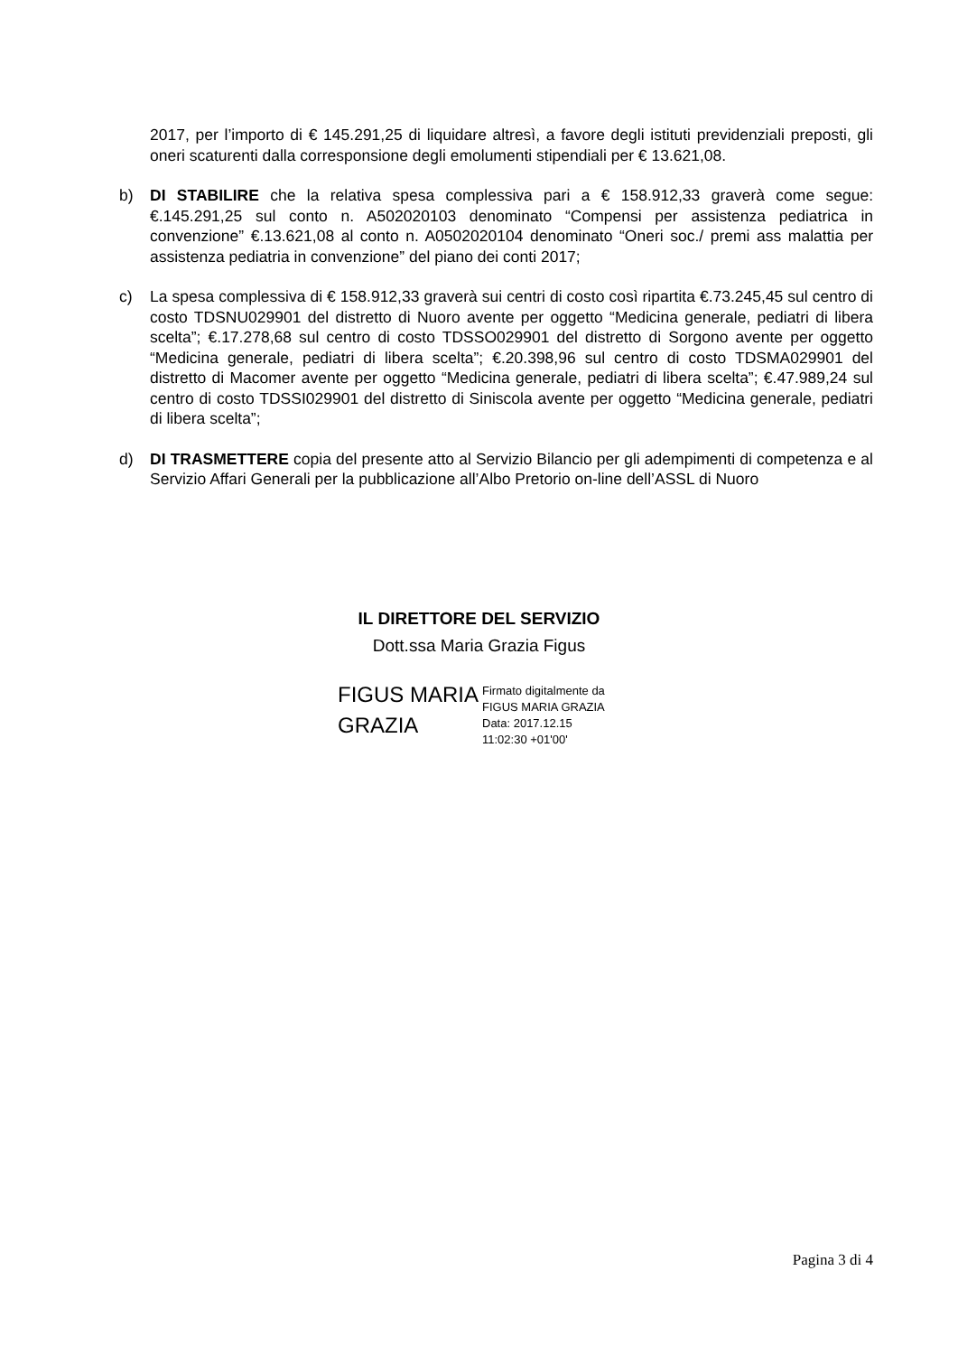2017, per l’importo di € 145.291,25 di liquidare altresì, a favore degli istituti previdenziali preposti, gli oneri scaturenti dalla corresponsione degli emolumenti stipendiali per € 13.621,08.
b) DI STABILIRE che la relativa spesa complessiva pari a € 158.912,33 graverà come segue: €.145.291,25 sul conto n. A502020103 denominato “Compensi per assistenza pediatrica in convenzione” €.13.621,08 al conto n. A0502020104 denominato “Oneri soc./ premi ass malattia per assistenza pediatria in convenzione” del piano dei conti 2017;
c) La spesa complessiva di € 158.912,33 graverà sui centri di costo così ripartita €.73.245,45 sul centro di costo TDSNU029901 del distretto di Nuoro avente per oggetto “Medicina generale, pediatri di libera scelta”; €.17.278,68 sul centro di costo TDSSO029901 del distretto di Sorgono avente per oggetto “Medicina generale, pediatri di libera scelta”; €.20.398,96 sul centro di costo TDSMA029901 del distretto di Macomer avente per oggetto “Medicina generale, pediatri di libera scelta”; €.47.989,24 sul centro di costo TDSSI029901 del distretto di Siniscola avente per oggetto “Medicina generale, pediatri di libera scelta”;
d) DI TRASMETTERE copia del presente atto al Servizio Bilancio per gli adempimenti di competenza e al Servizio Affari Generali per la pubblicazione all’Albo Pretorio on-line dell’ASSL di Nuoro
IL DIRETTORE DEL SERVIZIO
Dott.ssa Maria Grazia Figus
FIGUS MARIA GRAZIA
Firmato digitalmente da
FIGUS MARIA GRAZIA
Data: 2017.12.15
11:02:30 +01'00'
Pagina 3 di 4